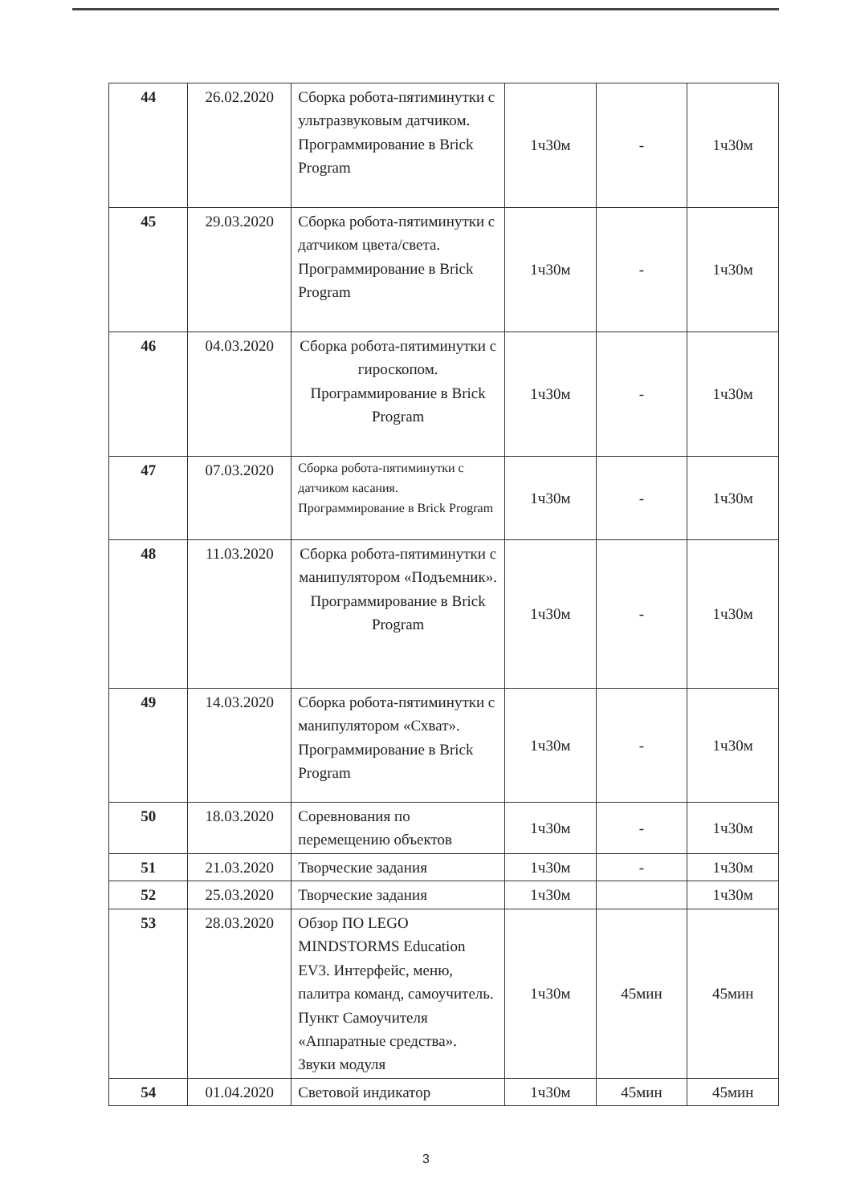| 44 | 26.02.2020 | Сборка робота-пятиминутки с ультразвуковым датчиком. Программирование в Brick Program | 1ч30м | - | 1ч30м |
| 45 | 29.03.2020 | Сборка робота-пятиминутки с датчиком цвета/света. Программирование в Brick Program | 1ч30м | - | 1ч30м |
| 46 | 04.03.2020 | Сборка робота-пятиминутки с гироскопом. Программирование в Brick Program | 1ч30м | - | 1ч30м |
| 47 | 07.03.2020 | Сборка робота-пятиминутки с датчиком касания. Программирование в Brick Program | 1ч30м | - | 1ч30м |
| 48 | 11.03.2020 | Сборка робота-пятиминутки с манипулятором «Подъемник». Программирование в Brick Program | 1ч30м | - | 1ч30м |
| 49 | 14.03.2020 | Сборка робота-пятиминутки с манипулятором «Схват». Программирование в Brick Program | 1ч30м | - | 1ч30м |
| 50 | 18.03.2020 | Соревнования по перемещению объектов | 1ч30м | - | 1ч30м |
| 51 | 21.03.2020 | Творческие задания | 1ч30м | - | 1ч30м |
| 52 | 25.03.2020 | Творческие задания | 1ч30м | | 1ч30м |
| 53 | 28.03.2020 | Обзор ПО LEGO MINDSTORMS Education EV3. Интерфейс, меню, палитра команд, самоучитель. Пункт Самоучителя «Аппаратные средства». Звуки модуля | 1ч30м | 45мин | 45мин |
| 54 | 01.04.2020 | Световой индикатор | 1ч30м | 45мин | 45мин |
3